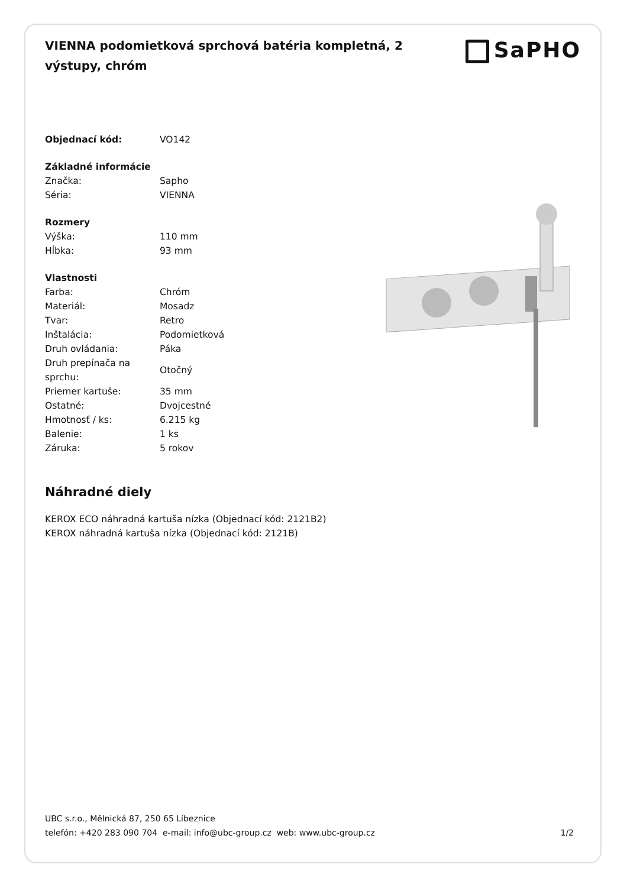VIENNA podomietková sprchová batéria kompletná, 2 výstupy, chróm
SaPHO
| Objednací kód: | VO142 |
| Základné informácie | |
| Značka: | Sapho |
| Séria: | VIENNA |
| Rozmery | |
| Výška: | 110 mm |
| Hĺbka: | 93 mm |
| Vlastnosti | |
| Farba: | Chróm |
| Materiál: | Mosadz |
| Tvar: | Retro |
| Inštalácia: | Podomietková |
| Druh ovládania: | Páka |
| Druh prepínača na sprchu: | Otočný |
| Priemer kartuše: | 35 mm |
| Ostatné: | Dvojcestné |
| Hmotnosť / ks: | 6.215 kg |
| Balenie: | 1 ks |
| Záruka: | 5 rokov |
Náhradné diely
KEROX ECO náhradná kartuša nízka (Objednací kód: 2121B2)
KEROX náhradná kartuša nízka (Objednací kód: 2121B)
UBC s.r.o., Mělnická 87, 250 65 Líbeznice
telefón: +420 283 090 704 e-mail: info@ubc-group.cz web: www.ubc-group.cz 1/2